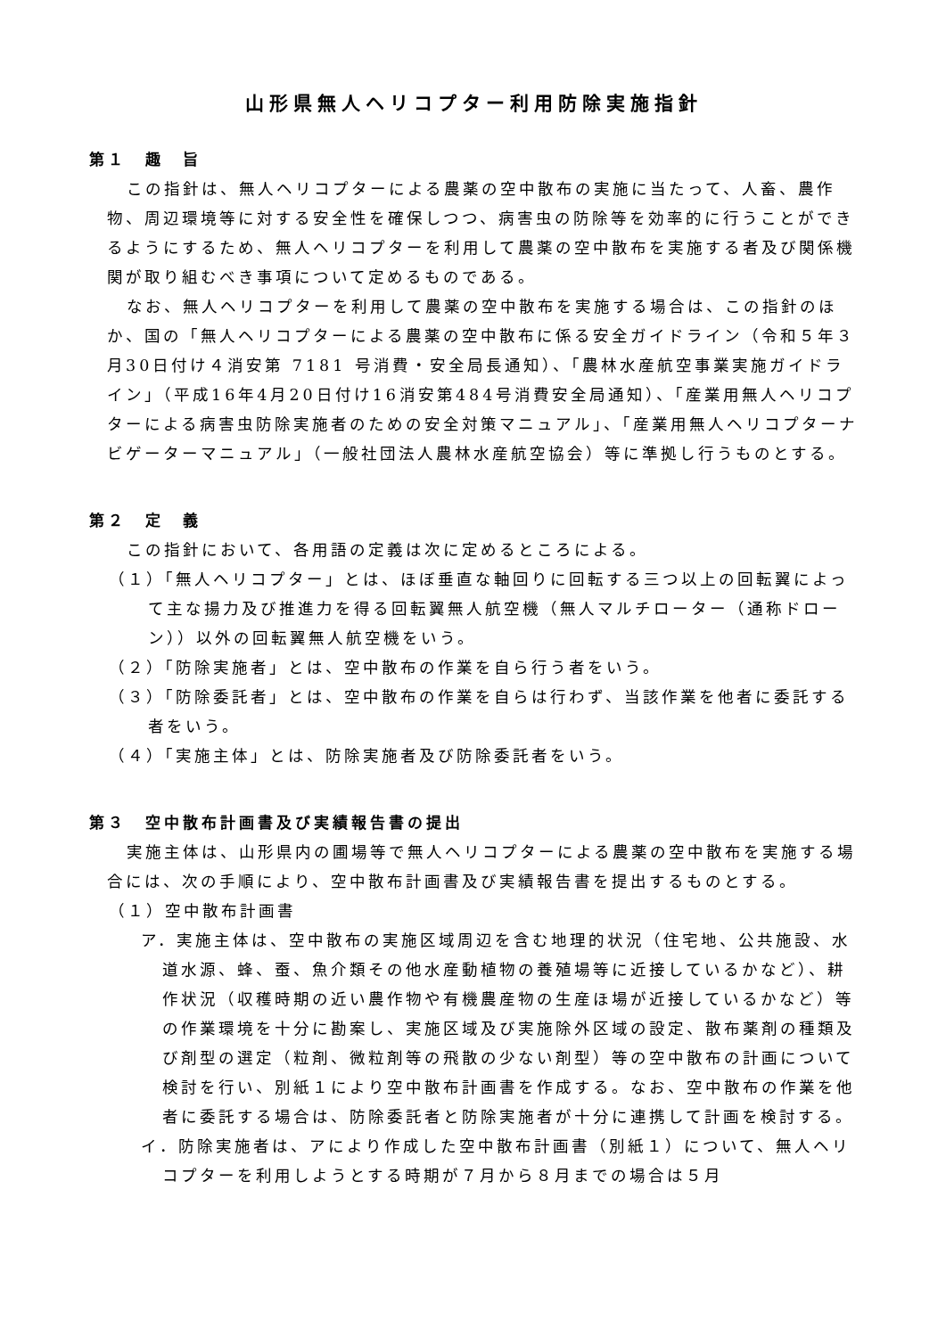山形県無人ヘリコプター利用防除実施指針
第１　趣　旨
この指針は、無人ヘリコプターによる農薬の空中散布の実施に当たって、人畜、農作物、周辺環境等に対する安全性を確保しつつ、病害虫の防除等を効率的に行うことができるようにするため、無人ヘリコプターを利用して農薬の空中散布を実施する者及び関係機関が取り組むべき事項について定めるものである。
なお、無人ヘリコプターを利用して農薬の空中散布を実施する場合は、この指針のほか、国の「無人ヘリコプターによる農薬の空中散布に係る安全ガイドライン（令和５年３月30日付け４消安第 7181 号消費・安全局長通知）、「農林水産航空事業実施ガイドライン」（平成16年4月20日付け16消安第484号消費安全局通知）、「産業用無人ヘリコプターによる病害虫防除実施者のための安全対策マニュアル」、「産業用無人ヘリコプターナビゲーターマニュアル」（一般社団法人農林水産航空協会）等に準拠し行うものとする。
第２　定　義
この指針において、各用語の定義は次に定めるところによる。
（１）「無人ヘリコプター」とは、ほぼ垂直な軸回りに回転する三つ以上の回転翼によって主な揚力及び推進力を得る回転翼無人航空機（無人マルチローター（通称ドローン））以外の回転翼無人航空機をいう。
（２）「防除実施者」とは、空中散布の作業を自ら行う者をいう。
（３）「防除委託者」とは、空中散布の作業を自らは行わず、当該作業を他者に委託する者をいう。
（４）「実施主体」とは、防除実施者及び防除委託者をいう。
第３　空中散布計画書及び実績報告書の提出
実施主体は、山形県内の圃場等で無人ヘリコプターによる農薬の空中散布を実施する場合には、次の手順により、空中散布計画書及び実績報告書を提出するものとする。
（１）空中散布計画書
ア．実施主体は、空中散布の実施区域周辺を含む地理的状況（住宅地、公共施設、水道水源、蜂、蚕、魚介類その他水産動植物の養殖場等に近接しているかなど）、耕作状況（収穫時期の近い農作物や有機農産物の生産ほ場が近接しているかなど）等の作業環境を十分に勘案し、実施区域及び実施除外区域の設定、散布薬剤の種類及び剤型の選定（粒剤、微粒剤等の飛散の少ない剤型）等の空中散布の計画について検討を行い、別紙１により空中散布計画書を作成する。なお、空中散布の作業を他者に委託する場合は、防除委託者と防除実施者が十分に連携して計画を検討する。
イ．防除実施者は、アにより作成した空中散布計画書（別紙１）について、無人ヘリコプターを利用しようとする時期が７月から８月までの場合は５月